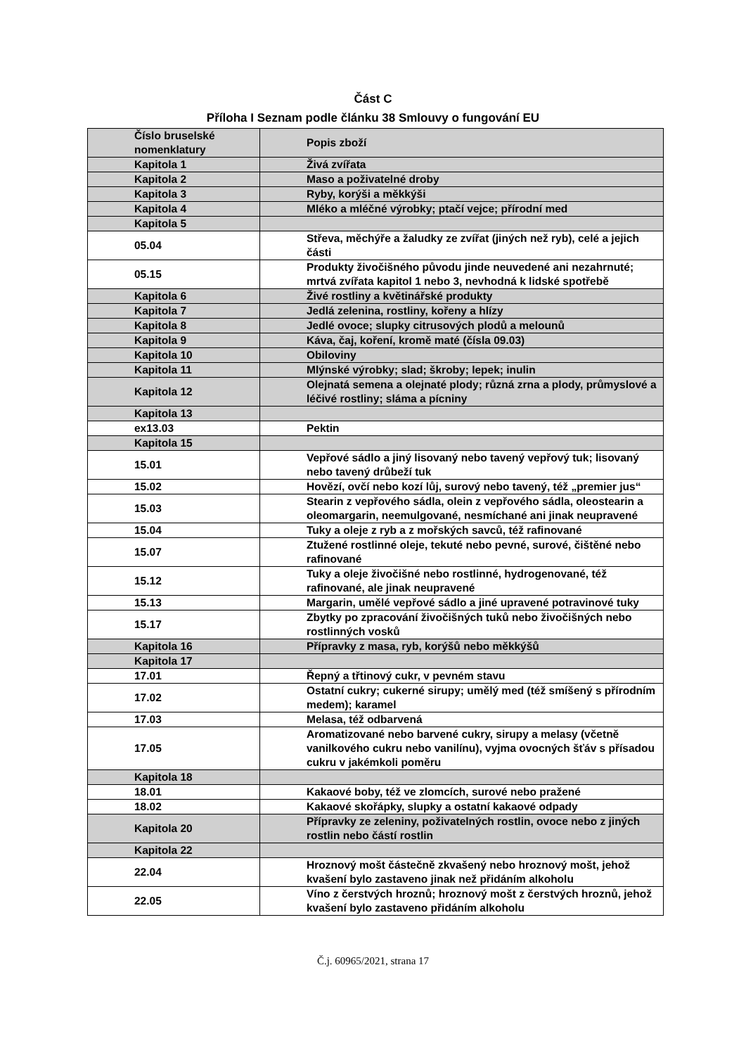Část C
Příloha I Seznam podle článku 38 Smlouvy o fungování EU
| Číslo bruselské nomenklatury | Popis zboží |
| --- | --- |
| Kapitola 1 | Živá zvířata |
| Kapitola 2 | Maso a poživatelné droby |
| Kapitola 3 | Ryby, korýši a měkkýši |
| Kapitola 4 | Mléko a mléčné výrobky; ptačí vejce; přírodní med |
| Kapitola 5 | |
| 05.04 | Střeva, měchýře a žaludky ze zvířat (jiných než ryb), celé a jejich části |
| 05.15 | Produkty živočišného původu jinde neuvedené ani nezahrnuté; mrtvá zvířata kapitol 1 nebo 3, nevhodná k lidské spotřebě |
| Kapitola 6 | Živé rostliny a květinářské produkty |
| Kapitola 7 | Jedlá zelenina, rostliny, kořeny a hlízy |
| Kapitola 8 | Jedlé ovoce; slupky citrusových plodů a melounů |
| Kapitola 9 | Káva, čaj, koření, kromě maté (čísla 09.03) |
| Kapitola 10 | Obiloviny |
| Kapitola 11 | Mlýnské výrobky; slad; škroby; lepek; inulin |
| Kapitola 12 | Olejnatá semena a olejnaté plody; různá zrna a plody, průmyslové a léčivé rostliny; sláma a pícniny |
| Kapitola 13 | |
| ex13.03 | Pektin |
| Kapitola 15 | |
| 15.01 | Vepřové sádlo a jiný lisovaný nebo tavený vepřový tuk; lisovaný nebo tavený drůbeží tuk |
| 15.02 | Hovězí, ovčí nebo kozí lůj, surový nebo tavený, též „premier jus“ |
| 15.03 | Stearin z vepřového sádla, olein z vepřového sádla, oleostearin a oleomargarin, neemulgované, nesmíchané ani jinak neupravené |
| 15.04 | Tuky a oleje z ryb a z mořských savců, též rafinované |
| 15.07 | Ztužené rostlinné oleje, tekuté nebo pevné, surové, čištěné nebo rafinované |
| 15.12 | Tuky a oleje živočišné nebo rostlinné, hydrogenované, též rafinované, ale jinak neupravené |
| 15.13 | Margarin, umělé vepřové sádlo a jiné upravené potravinové tuky |
| 15.17 | Zbytky po zpracování živočišných tuků nebo živočišných nebo rostlinných vosků |
| Kapitola 16 | Přípravky z masa, ryb, korýšů nebo měkkýšů |
| Kapitola 17 | |
| 17.01 | Řepný a třtinový cukr, v pevném stavu |
| 17.02 | Ostatní cukry; cukerné sirupy; umělý med (též smíšený s přírodním medem); karamel |
| 17.03 | Melasa, též odbarvená |
| 17.05 | Aromatizované nebo barvené cukry, sirupy a melasy (včetně vanilkového cukru nebo vanilínu), vyjma ovocných šťáv s přísadou cukru v jakémkoli poměru |
| Kapitola 18 | |
| 18.01 | Kakaové boby, též ve zlomcích, surové nebo pražené |
| 18.02 | Kakaové skořápky, slupky a ostatní kakaové odpady |
| Kapitola 20 | Přípravky ze zeleniny, poživatelných rostlin, ovoce nebo z jiných rostlin nebo částí rostlin |
| Kapitola 22 | |
| 22.04 | Hroznový mošt částečně zkvašený nebo hroznový mošt, jehož kvašení bylo zastaveno jinak než přidáním alkoholu |
| 22.05 | Víno z čerstvých hroznů; hroznový mošt z čerstvých hroznů, jehož kvašení bylo zastaveno přidáním alkoholu |
Č.j. 60965/2021, strana 17